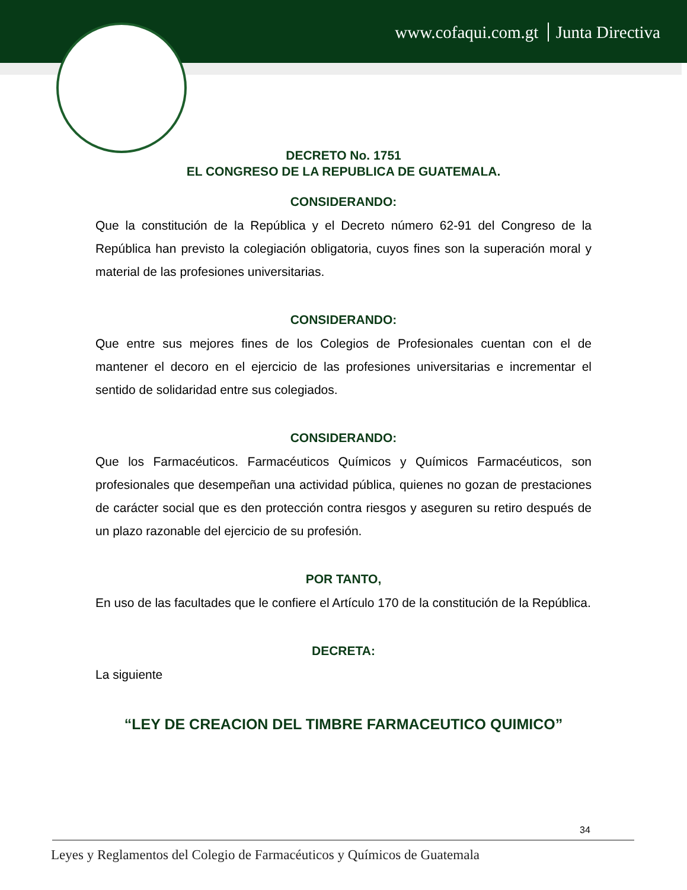www.cofaqui.com.gt Junta Directiva
DECRETO No. 1751
EL CONGRESO DE LA REPUBLICA DE GUATEMALA.
CONSIDERANDO:
Que la constitución de la República y el Decreto número 62-91 del Congreso de la República han previsto la colegiación obligatoria, cuyos fines son la superación moral y material de las profesiones universitarias.
CONSIDERANDO:
Que entre sus mejores fines de los Colegios de Profesionales cuentan con el de mantener el decoro en el ejercicio de las profesiones universitarias e incrementar el sentido de solidaridad entre sus colegiados.
CONSIDERANDO:
Que los Farmacéuticos. Farmacéuticos Químicos y Químicos Farmacéuticos, son profesionales que desempeñan una actividad pública, quienes no gozan de prestaciones de carácter social que es den protección contra riesgos y aseguren su retiro después de un plazo razonable del ejercicio de su profesión.
POR TANTO,
En uso de las facultades que le confiere el Artículo 170 de la constitución de la República.
DECRETA:
La siguiente
“LEY DE CREACION DEL TIMBRE FARMACEUTICO QUIMICO”
34
Leyes y Reglamentos del Colegio de Farmacéuticos y Químicos de Guatemala